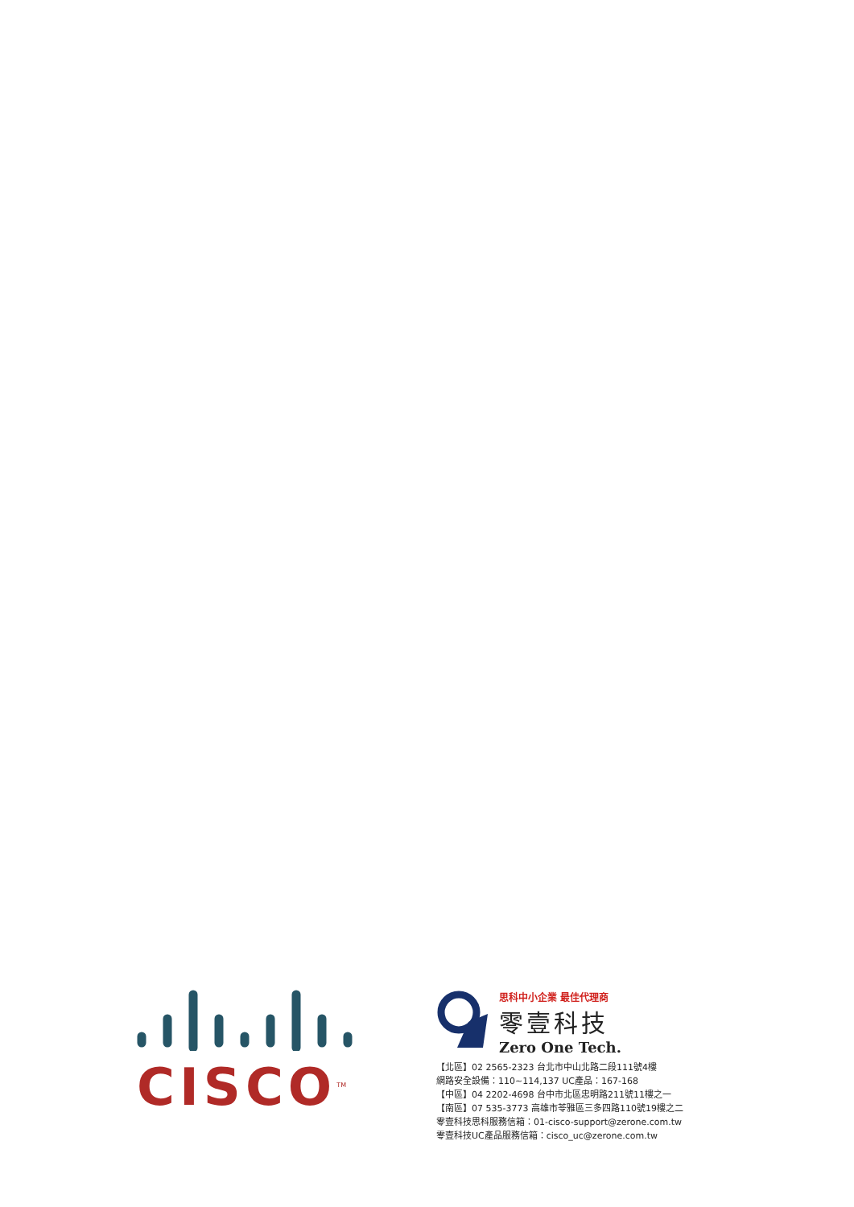CISCO<sup>TM</sup>
思科中小企業 最佳代理商
零壹科技
Zero One Tech.
【北區】02 2565-2323 台北市中山北路二段111號4樓
網路安全設備：110~114,137 UC產品：167-168
【中區】04 2202-4698 台中市北區忠明路211號11樓之一
【南區】07 535-3773 高雄市苓雅區三多四路110號19樓之二
零壹科技思科服務信箱：01-cisco-support@zerone.com.tw
零壹科技UC產品服務信箱：cisco_uc@zerone.com.tw